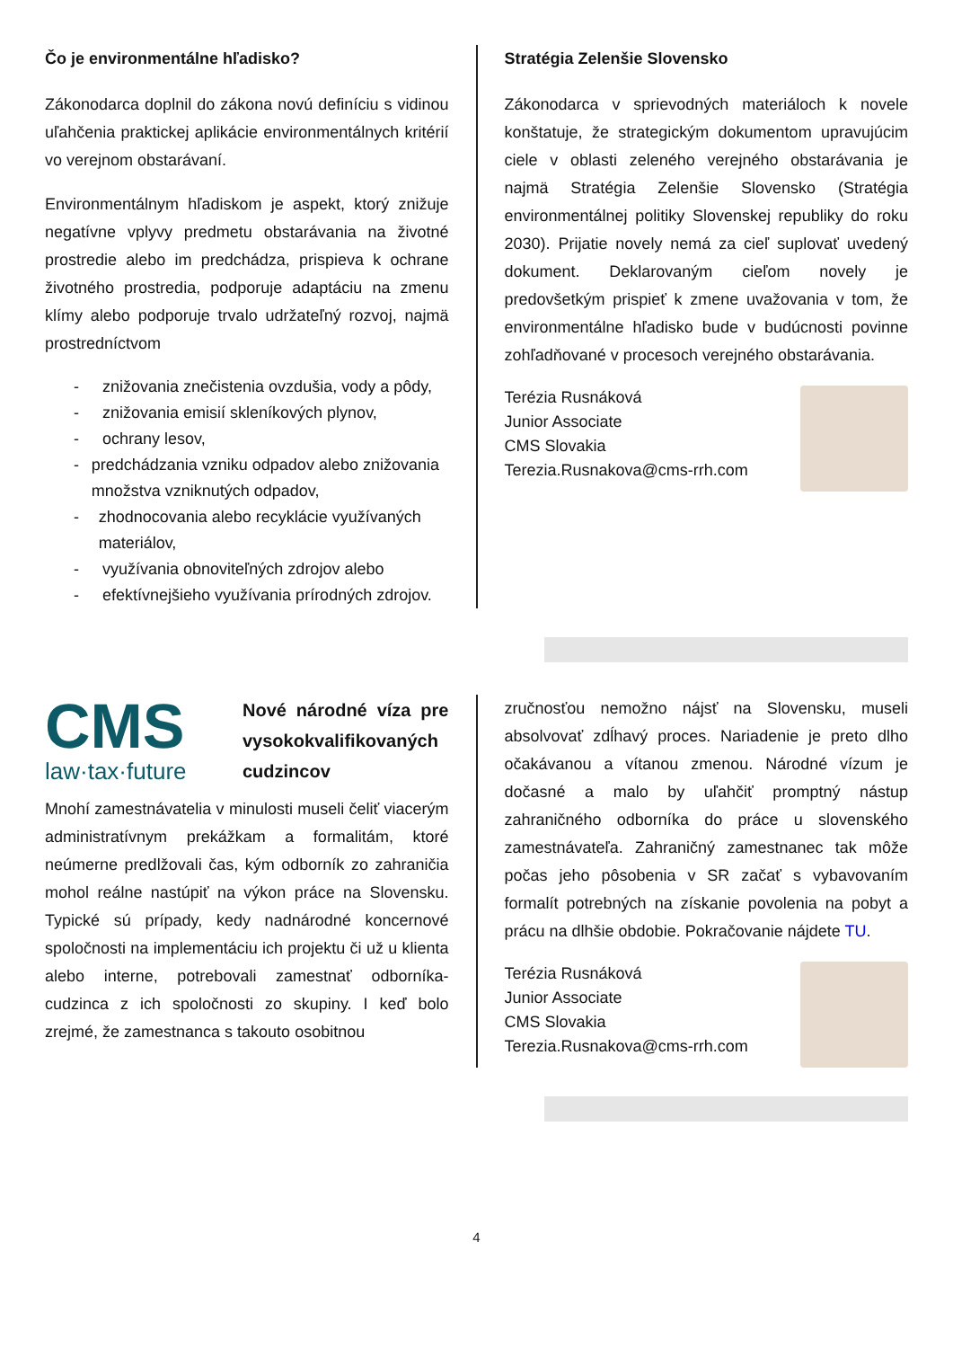Čo je environmentálne hľadisko?
Zákonodarca doplnil do zákona novú definíciu s vidinou uľahčenia praktickej aplikácie environmentálnych kritérií vo verejnom obstarávaní.
Environmentálnym hľadiskom je aspekt, ktorý znižuje negatívne vplyvy predmetu obstarávania na životné prostredie alebo im predchádza, prispieva k ochrane životného prostredia, podporuje adaptáciu na zmenu klímy alebo podporuje trvalo udržateľný rozvoj, najmä prostredníctvom
- znižovania znečistenia ovzdušia, vody a pôdy,
- znižovania emisií skleníkových plynov,
- ochrany lesov,
- predchádzania vzniku odpadov alebo znižovania množstva vzniknutých odpadov,
- zhodnocovania alebo recyklácie využívaných materiálov,
- využívania obnoviteľných zdrojov alebo
- efektívnejšieho využívania prírodných zdrojov.
Stratégia Zelenšie Slovensko
Zákonodarca v sprievodných materiáloch k novele konštatuje, že strategickým dokumentom upravujúcim ciele v oblasti zeleného verejného obstarávania je najmä Stratégia Zelenšie Slovensko (Stratégia environmentálnej politiky Slovenskej republiky do roku 2030). Prijatie novely nemá za cieľ suplovať uvedený dokument. Deklarovaným cieľom novely je predovšetkým prispieť k zmene uvažovania v tom, že environmentálne hľadisko bude v budúcnosti povinne zohľadňované v procesoch verejného obstarávania.
Terézia Rusnáková
Junior Associate
CMS Slovakia
Terezia.Rusnakova@cms-rrh.com
CMS
law·tax·future
Nové národné víza pre vysokokvalifikovaných cudzincov
Mnohí zamestnávatelia v minulosti museli čeliť viacerým administratívnym prekážkam a formalitám, ktoré neúmerne predlžovali čas, kým odborník zo zahraničia mohol reálne nastúpiť na výkon práce na Slovensku. Typické sú prípady, kedy nadnárodné koncernové spoločnosti na implementáciu ich projektu či už u klienta alebo interne, potrebovali zamestnať odborníka-cudzinca z ich spoločnosti zo skupiny. I keď bolo zrejmé, že zamestnanca s takouto osobitnou
zručnosťou nemožno nájsť na Slovensku, museli absolvovať zdĺhavý proces. Nariadenie je preto dlho očakávanou a vítanou zmenou. Národné vízum je dočasné a malo by uľahčiť promptný nástup zahraničného odborníka do práce u slovenského zamestnávateľa. Zahraničný zamestnanec tak môže počas jeho pôsobenia v SR začať s vybavovaním formalít potrebných na získanie povolenia na pobyt a prácu na dlhšie obdobie. Pokračovanie nájdete TU.
Terézia Rusnáková
Junior Associate
CMS Slovakia
Terezia.Rusnakova@cms-rrh.com
4